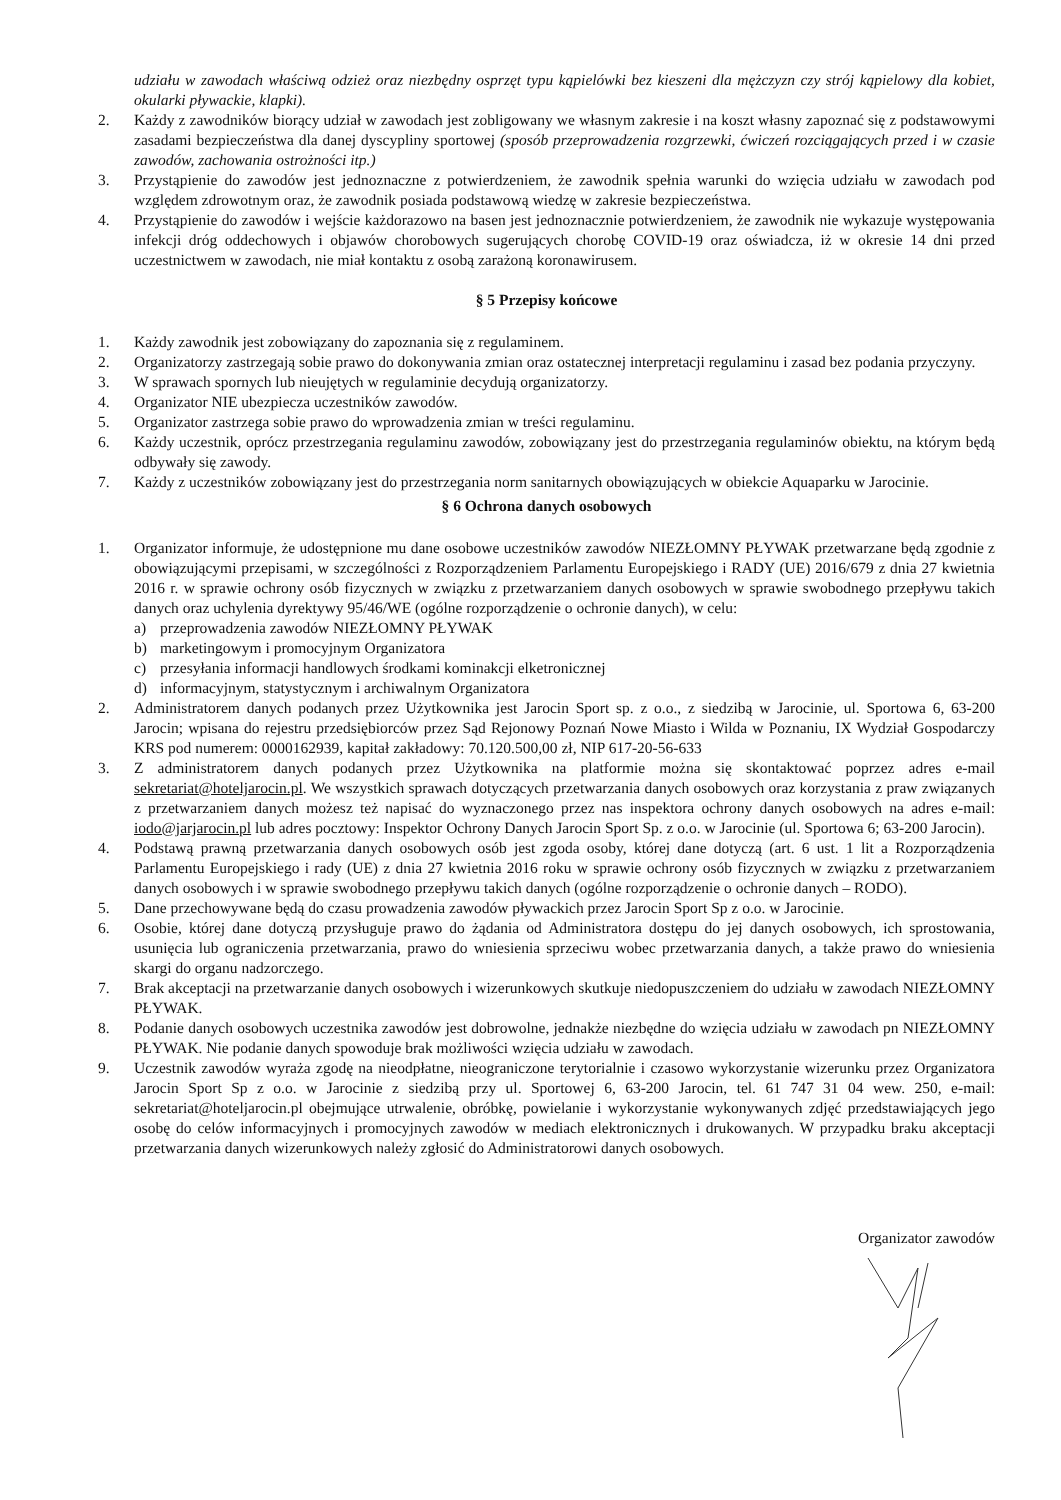udziału w zawodach właściwą odzież oraz niezbędny osprzęt typu kąpielówki bez kieszeni dla mężczyzn czy strój kąpielowy dla kobiet, okularki pływackie, klapki).
2. Każdy z zawodników biorący udział w zawodach jest zobligowany we własnym zakresie i na koszt własny zapoznać się z podstawowymi zasadami bezpieczeństwa dla danej dyscypliny sportowej (sposób przeprowadzenia rozgrzewki, ćwiczeń rozciągających przed i w czasie zawodów, zachowania ostrożności itp.)
3. Przystąpienie do zawodów jest jednoznaczne z potwierdzeniem, że zawodnik spełnia warunki do wzięcia udziału w zawodach pod względem zdrowotnym oraz, że zawodnik posiada podstawową wiedzę w zakresie bezpieczeństwa.
4. Przystąpienie do zawodów i wejście każdorazowo na basen jest jednoznacznie potwierdzeniem, że zawodnik nie wykazuje występowania infekcji dróg oddechowych i objawów chorobowych sugerujących chorobę COVID-19 oraz oświadcza, iż w okresie 14 dni przed uczestnictwem w zawodach, nie miał kontaktu z osobą zarażoną koronawirusem.
§ 5 Przepisy końcowe
1. Każdy zawodnik jest zobowiązany do zapoznania się z regulaminem.
2. Organizatorzy zastrzegają sobie prawo do dokonywania zmian oraz ostatecznej interpretacji regulaminu i zasad bez podania przyczyny.
3. W sprawach spornych lub nieujętych w regulaminie decydują organizatorzy.
4. Organizator NIE ubezpiecza uczestników zawodów.
5. Organizator zastrzega sobie prawo do wprowadzenia zmian w treści regulaminu.
6. Każdy uczestnik, oprócz przestrzegania regulaminu zawodów, zobowiązany jest do przestrzegania regulaminów obiektu, na którym będą odbywały się zawody.
7. Każdy z uczestników zobowiązany jest do przestrzegania norm sanitarnych obowiązujących w obiekcie Aquaparku w Jarocinie.
§ 6 Ochrona danych osobowych
1. Organizator informuje, że udostępnione mu dane osobowe uczestników zawodów NIEZŁOMNY PŁYWAK przetwarzane będą zgodnie z obowiązującymi przepisami, w szczególności z Rozporządzeniem Parlamentu Europejskiego i RADY (UE) 2016/679 z dnia 27 kwietnia 2016 r. w sprawie ochrony osób fizycznych w związku z przetwarzaniem danych osobowych w sprawie swobodnego przepływu takich danych oraz uchylenia dyrektywy 95/46/WE (ogólne rozporządzenie o ochronie danych), w celu:
a) przeprowadzenia zawodów NIEZŁOMNY PŁYWAK
b) marketingowym i promocyjnym Organizatora
c) przesyłania informacji handlowych środkami kominakcji elketronicznej
d) informacyjnym, statystycznym i archiwalnym Organizatora
2. Administratorem danych podanych przez Użytkownika jest Jarocin Sport sp. z o.o., z siedzibą w Jarocinie, ul. Sportowa 6, 63-200 Jarocin; wpisana do rejestru przedsiębiorców przez Sąd Rejonowy Poznań Nowe Miasto i Wilda w Poznaniu, IX Wydział Gospodarczy KRS pod numerem: 0000162939, kapitał zakładowy: 70.120.500,00 zł, NIP 617-20-56-633
3. Z administratorem danych podanych przez Użytkownika na platformie można się skontaktować poprzez adres e-mail sekretariat@hoteljarocin.pl. We wszystkich sprawach dotyczących przetwarzania danych osobowych oraz korzystania z praw związanych z przetwarzaniem danych możesz też napisać do wyznaczonego przez nas inspektora ochrony danych osobowych na adres e-mail: iodo@jarjarocin.pl lub adres pocztowy: Inspektor Ochrony Danych Jarocin Sport Sp. z o.o. w Jarocinie (ul. Sportowa 6; 63-200 Jarocin).
4. Podstawą prawną przetwarzania danych osobowych osób jest zgoda osoby, której dane dotyczą (art. 6 ust. 1 lit a Rozporządzenia Parlamentu Europejskiego i rady (UE) z dnia 27 kwietnia 2016 roku w sprawie ochrony osób fizycznych w związku z przetwarzaniem danych osobowych i w sprawie swobodnego przepływu takich danych (ogólne rozporządzenie o ochronie danych – RODO).
5. Dane przechowywane będą do czasu prowadzenia zawodów pływackich przez Jarocin Sport Sp z o.o. w Jarocinie.
6. Osobie, której dane dotyczą przysługuje prawo do żądania od Administratora dostępu do jej danych osobowych, ich sprostowania, usunięcia lub ograniczenia przetwarzania, prawo do wniesienia sprzeciwu wobec przetwarzania danych, a także prawo do wniesienia skargi do organu nadzorczego.
7. Brak akceptacji na przetwarzanie danych osobowych i wizerunkowych skutkuje niedopuszczeniem do udziału w zawodach NIEZŁOMNY PŁYWAK.
8. Podanie danych osobowych uczestnika zawodów jest dobrowolne, jednakże niezbędne do wzięcia udziału w zawodach pn NIEZŁOMNY PŁYWAK. Nie podanie danych spowoduje brak możliwości wzięcia udziału w zawodach.
9. Uczestnik zawodów wyraża zgodę na nieodpłatne, nieograniczone terytorialnie i czasowo wykorzystanie wizerunku przez Organizatora Jarocin Sport Sp z o.o. w Jarocinie z siedzibą przy ul. Sportowej 6, 63-200 Jarocin, tel. 61 747 31 04 wew. 250, e-mail: sekretariat@hoteljarocin.pl obejmujące utrwalenie, obróbkę, powielanie i wykorzystanie wykonywanych zdjęć przedstawiających jego osobę do celów informacyjnych i promocyjnych zawodów w mediach elektronicznych i drukowanych. W przypadku braku akceptacji przetwarzania danych wizerunkowych należy zgłosić do Administratorowi danych osobowych.
Organizator zawodów